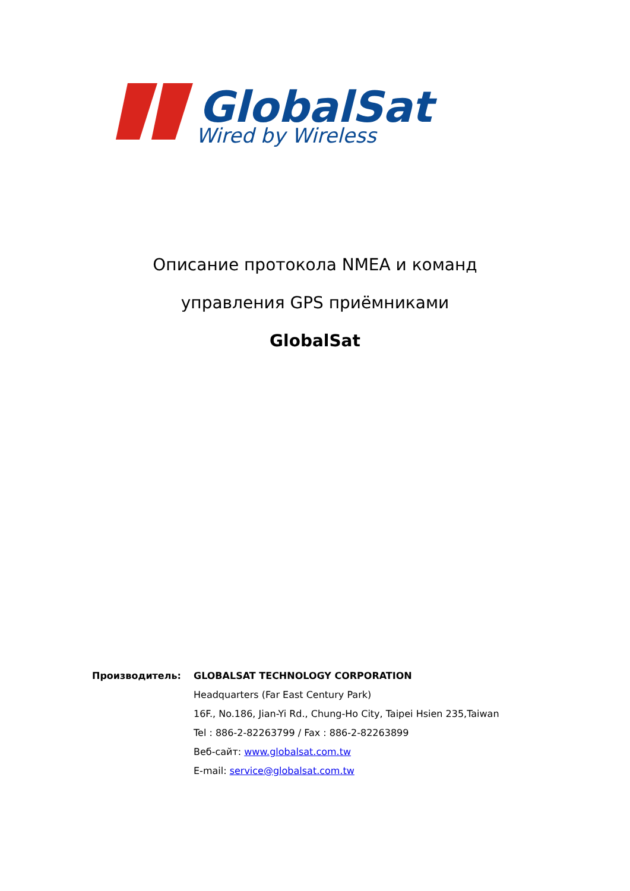GlobalSat
Wired by Wireless
Описание протокола NMEA и команд
управления GPS приёмниками
GlobalSat
| Производитель: | GLOBALSAT TECHNOLOGY CORPORATION |
| | Headquarters (Far East Century Park) |
| | 16F., No.186, Jian-Yi Rd., Chung-Ho City, Taipei Hsien 235,Taiwan |
| | Tel : 886-2-82263799 / Fax : 886-2-82263899 |
| | Веб-сайт: www.globalsat.com.tw |
| | E-mail: service@globalsat.com.tw |